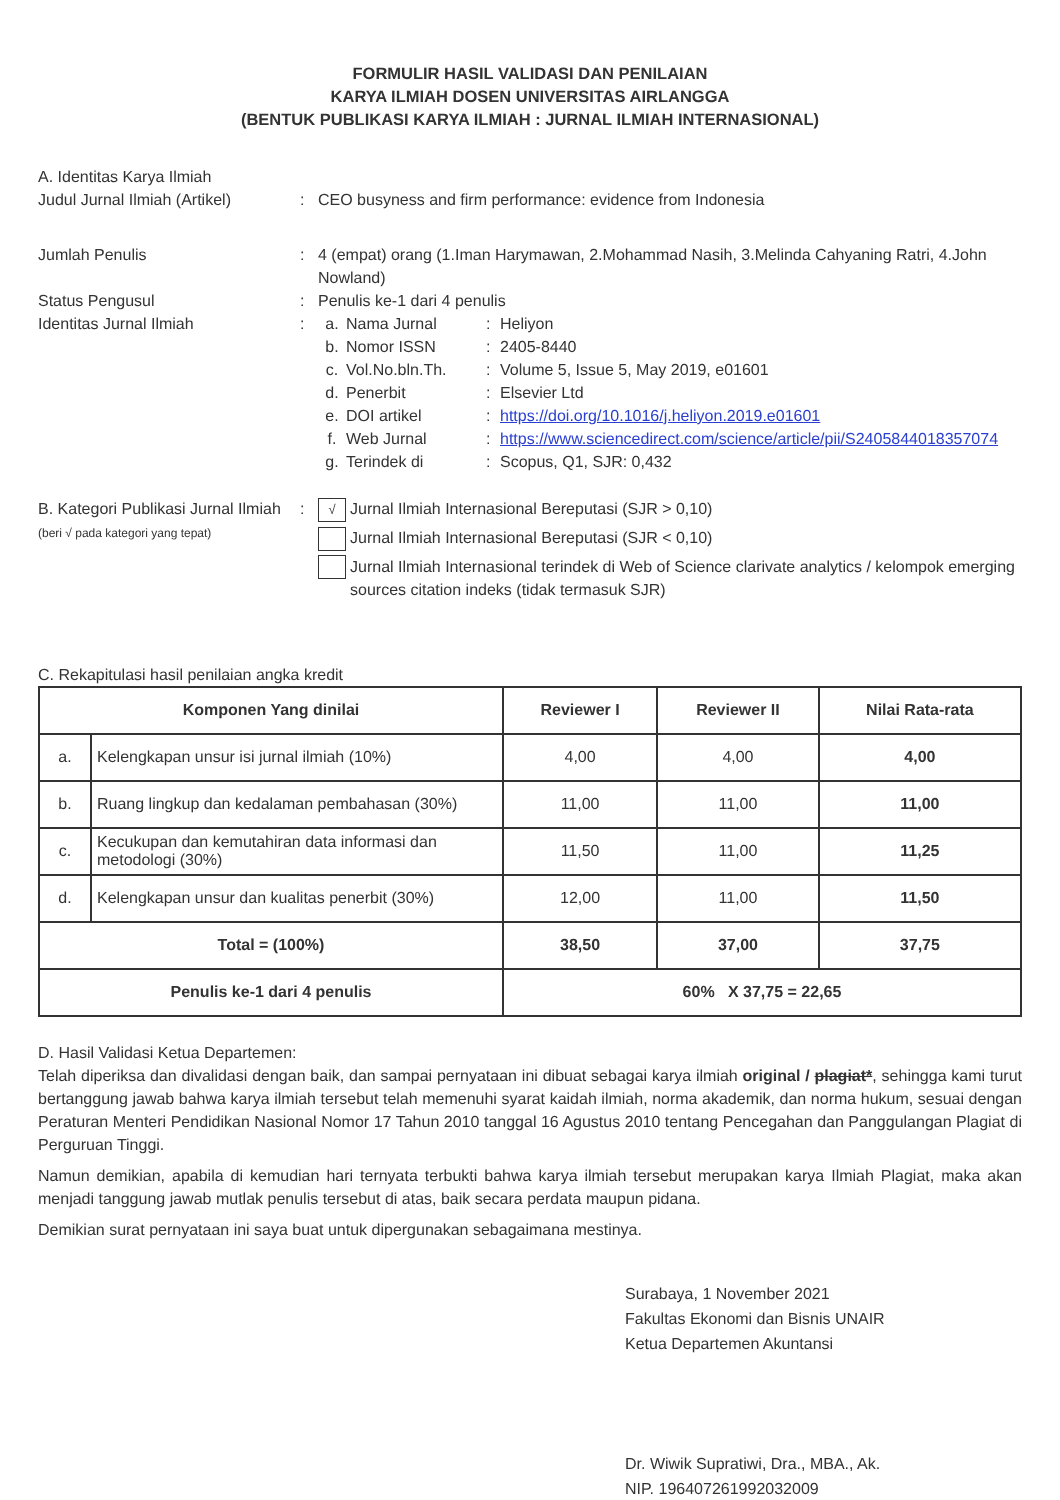FORMULIR HASIL VALIDASI DAN PENILAIAN
KARYA ILMIAH DOSEN UNIVERSITAS AIRLANGGA
(BENTUK PUBLIKASI KARYA ILMIAH : JURNAL ILMIAH INTERNASIONAL)
A. Identitas Karya Ilmiah
Judul Jurnal Ilmiah (Artikel)
: CEO busyness and firm performance: evidence from Indonesia
Jumlah Penulis : 4 (empat) orang (1.Iman Harymawan, 2.Mohammad Nasih, 3.Melinda Cahyaning Ratri, 4.John Nowland)
Status Pengusul : Penulis ke-1 dari 4 penulis
Identitas Jurnal Ilmiah : a. Nama Jurnal : Heliyon
b. Nomor ISSN : 2405-8440
c. Vol.No.bln.Th. : Volume 5, Issue 5, May 2019, e01601
d. Penerbit : Elsevier Ltd
e. DOI artikel : https://doi.org/10.1016/j.heliyon.2019.e01601
f. Web Jurnal : https://www.sciencedirect.com/science/article/pii/S2405844018357074
g. Terindek di : Scopus, Q1, SJR: 0,432
B. Kategori Publikasi Jurnal Ilmiah (beri √ pada kategori yang tepat)
:
√ Jurnal Ilmiah Internasional Bereputasi (SJR > 0,10)
Jurnal Ilmiah Internasional Bereputasi (SJR < 0,10)
Jurnal Ilmiah Internasional terindek di Web of Science clarivate analytics / kelompok emerging sources citation indeks (tidak termasuk SJR)
C. Rekapitulasi hasil penilaian angka kredit
| Komponen Yang dinilai | | Reviewer I | Reviewer II | Nilai Rata-rata |
| --- | --- | --- | --- | --- |
| a. | Kelengkapan unsur isi jurnal ilmiah (10%) | 4,00 | 4,00 | 4,00 |
| b. | Ruang lingkup dan kedalaman pembahasan (30%) | 11,00 | 11,00 | 11,00 |
| c. | Kecukupan dan kemutahiran data informasi dan metodologi (30%) | 11,50 | 11,00 | 11,25 |
| d. | Kelengkapan unsur dan kualitas penerbit (30%) | 12,00 | 11,00 | 11,50 |
| Total = (100%) | | 38,50 | 37,00 | 37,75 |
| Penulis ke-1 dari 4 penulis | | 60% X 37,75 = 22,65 | | |
D. Hasil Validasi Ketua Departemen:
Telah diperiksa dan divalidasi dengan baik, dan sampai pernyataan ini dibuat sebagai karya ilmiah original / plagiat*, sehingga kami turut bertanggung jawab bahwa karya ilmiah tersebut telah memenuhi syarat kaidah ilmiah, norma akademik, dan norma hukum, sesuai dengan Peraturan Menteri Pendidikan Nasional Nomor 17 Tahun 2010 tanggal 16 Agustus 2010 tentang Pencegahan dan Panggulangan Plagiat di Perguruan Tinggi.
Namun demikian, apabila di kemudian hari ternyata terbukti bahwa karya ilmiah tersebut merupakan karya Ilmiah Plagiat, maka akan menjadi tanggung jawab mutlak penulis tersebut di atas, baik secara perdata maupun pidana.
Demikian surat pernyataan ini saya buat untuk dipergunakan sebagaimana mestinya.
Surabaya, 1 November 2021
Fakultas Ekonomi dan Bisnis UNAIR
Ketua Departemen Akuntansi
Dr. Wiwik Supratiwi, Dra., MBA., Ak.
NIP. 196407261992032009